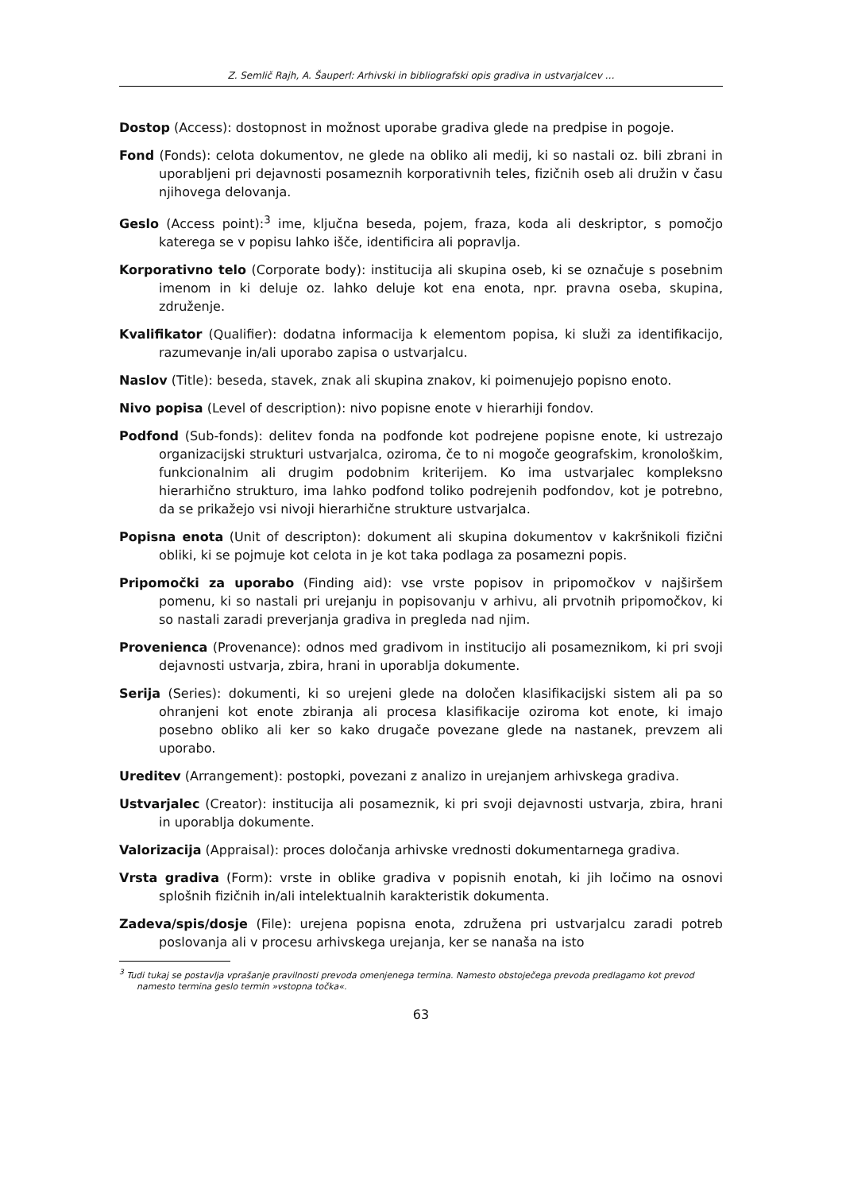Z. Semlič Rajh, A. Šauperl: Arhivski in bibliografski opis gradiva in ustvarjalcev …
Dostop (Access): dostopnost in možnost uporabe gradiva glede na predpise in pogoje.
Fond (Fonds): celota dokumentov, ne glede na obliko ali medij, ki so nastali oz. bili zbrani in uporabljeni pri dejavnosti posameznih korporativnih teles, fizičnih oseb ali družin v času njihovega delovanja.
Geslo (Access point):<sup>3</sup> ime, ključna beseda, pojem, fraza, koda ali deskriptor, s pomočjo katerega se v popisu lahko išče, identificira ali popravlja.
Korporativno telo (Corporate body): institucija ali skupina oseb, ki se označuje s posebnim imenom in ki deluje oz. lahko deluje kot ena enota, npr. pravna oseba, skupina, združenje.
Kvalifikator (Qualifier): dodatna informacija k elementom popisa, ki služi za identifikacijo, razumevanje in/ali uporabo zapisa o ustvarjalcu.
Naslov (Title): beseda, stavek, znak ali skupina znakov, ki poimenujejo popisno enoto.
Nivo popisa (Level of description): nivo popisne enote v hierarhiji fondov.
Podfond (Sub-fonds): delitev fonda na podfonde kot podrejene popisne enote, ki ustrezajo organizacijski strukturi ustvarjalca, oziroma, če to ni mogoče geografskim, kronološkim, funkcionalnim ali drugim podobnim kriterijem. Ko ima ustvarjalec kompleksno hierarhično strukturo, ima lahko podfond toliko podrejenih podfondov, kot je potrebno, da se prikažejo vsi nivoji hierarhične strukture ustvarjalca.
Popisna enota (Unit of descripton): dokument ali skupina dokumentov v kakršnikoli fizični obliki, ki se pojmuje kot celota in je kot taka podlaga za posamezni popis.
Pripomočki za uporabo (Finding aid): vse vrste popisov in pripomočkov v najširšem pomenu, ki so nastali pri urejanju in popisovanju v arhivu, ali prvotnih pripomočkov, ki so nastali zaradi preverjanja gradiva in pregleda nad njim.
Provenienca (Provenance): odnos med gradivom in institucijo ali posameznikom, ki pri svoji dejavnosti ustvarja, zbira, hrani in uporablja dokumente.
Serija (Series): dokumenti, ki so urejeni glede na določen klasifikacijski sistem ali pa so ohranjeni kot enote zbiranja ali procesa klasifikacije oziroma kot enote, ki imajo posebno obliko ali ker so kako drugače povezane glede na nastanek, prevzem ali uporabo.
Ureditev (Arrangement): postopki, povezani z analizo in urejanjem arhivskega gradiva.
Ustvarjalec (Creator): institucija ali posameznik, ki pri svoji dejavnosti ustvarja, zbira, hrani in uporablja dokumente.
Valorizacija (Appraisal): proces določanja arhivske vrednosti dokumentarnega gradiva.
Vrsta gradiva (Form): vrste in oblike gradiva v popisnih enotah, ki jih ločimo na osnovi splošnih fizičnih in/ali intelektualnih karakteristik dokumenta.
Zadeva/spis/dosje (File): urejena popisna enota, združena pri ustvarjalcu zaradi potreb poslovanja ali v procesu arhivskega urejanja, ker se nanaša na isto
<sup>3</sup> Tudi tukaj se postavlja vprašanje pravilnosti prevoda omenjenega termina. Namesto obstoječega prevoda predlagamo kot prevod namesto termina geslo termin »vstopna točka«.
63